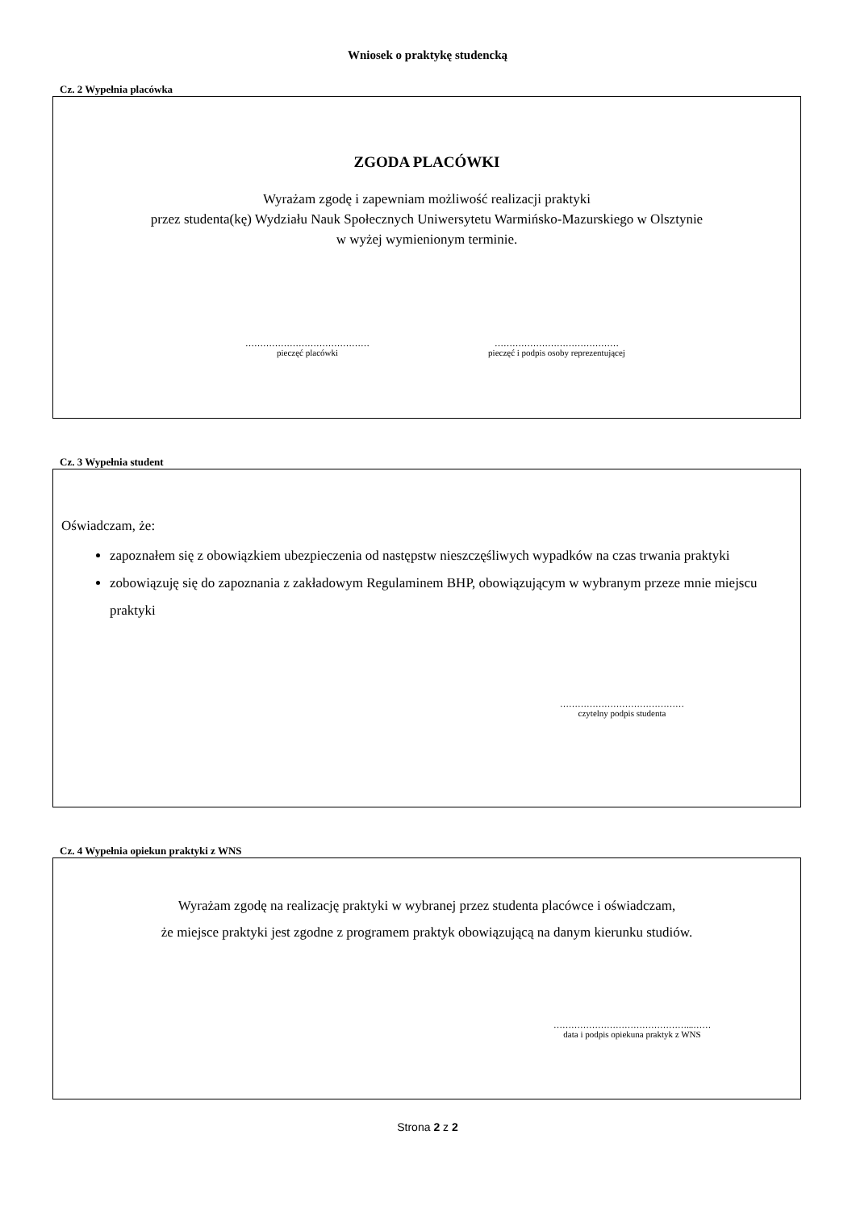Wniosek o praktykę studencką
Cz. 2 Wypełnia placówka
ZGODA PLACÓWKI
Wyrażam zgodę i zapewniam możliwość realizacji praktyki
przez studenta(kę) Wydziału Nauk Społecznych Uniwersytetu Warmińsko-Mazurskiego w Olsztynie
w wyżej wymienionym terminie.
……………………………………
pieczęć placówki
……………………………………
pieczęć i podpis osoby reprezentującej
Cz. 3 Wypełnia student
Oświadczam, że:
zapoznałem się z obowiązkiem ubezpieczenia od następstw nieszczęśliwych wypadków na czas trwania praktyki
zobowiązuję się do zapoznania z zakładowym Regulaminem BHP, obowiązującym w wybranym przeze mnie miejscu praktyki
……………………………………
czytelny podpis studenta
Cz. 4 Wypełnia opiekun praktyki z WNS
Wyrażam zgodę na realizację praktyki w wybranej przez studenta placówce i oświadczam,
że miejsce praktyki jest zgodne z programem praktyk obowiązującą na danym kierunku studiów.
………………………………………...……
data i podpis opiekuna praktyk z WNS
Strona 2 z 2